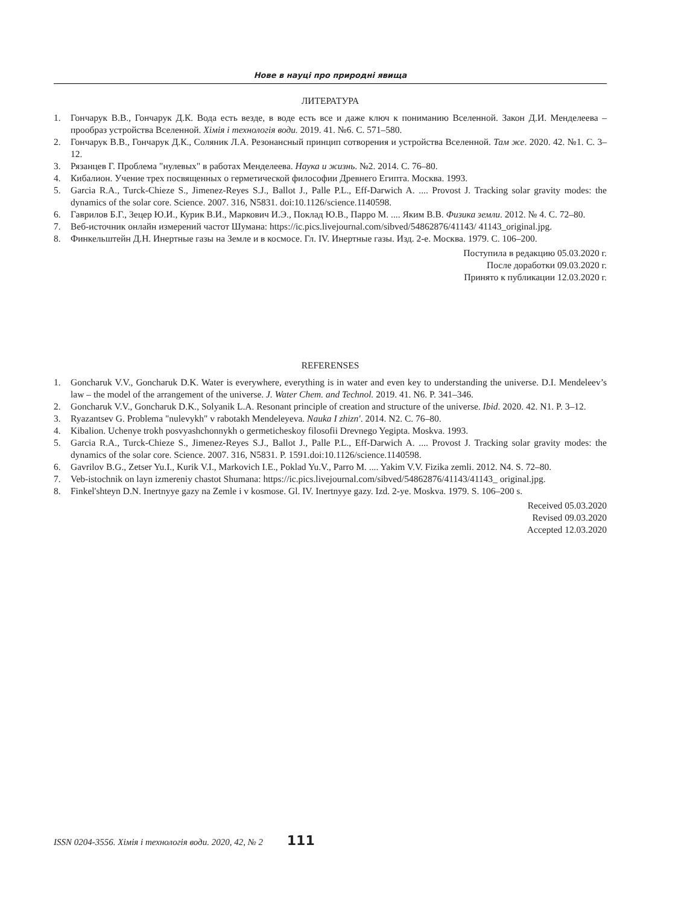Нове в науці про природні явища
ЛИТЕРАТУРА
1. Гончарук В.В., Гончарук Д.К. Вода есть везде, в воде есть все и даже ключ к пониманию Вселенной. Закон Д.И. Менделеева – прообраз устройства Вселенной. Хімія і технологія води. 2019. 41. №6. С. 571–580.
2. Гончарук В.В., Гончарук Д.К., Соляник Л.А. Резонансный принцип сотворения и устройства Вселенной. Там же. 2020. 42. №1. С. 3–12.
3. Рязанцев Г. Проблема "нулевых" в работах Менделеева. Наука и жизнь. №2. 2014. С. 76–80.
4. Кибалион. Учение трех посвященных о герметической философии Древнего Египта. Москва. 1993.
5. Garcia R.A., Turck-Chieze S., Jimenez-Reyes S.J., Ballot J., Palle P.L., Eff-Darwich A. .... Provost J. Tracking solar gravity modes: the dynamics of the solar core. Science. 2007. 316, N5831. doi:10.1126/science.1140598.
6. Гаврилов Б.Г., Зецер Ю.И., Курик В.И., Маркович И.Э., Поклад Ю.В., Парро М. .... Яким В.В. Физика земли. 2012. № 4. С. 72–80.
7. Веб-источник онлайн измерений частот Шумана: https://ic.pics.livejournal.com/sibved/54862876/41143/ 41143_original.jpg.
8. Финкельштейн Д.Н. Инертные газы на Земле и в космосе. Гл. IV. Инертные газы. Изд. 2-е. Москва. 1979. С. 106–200.
Поступила в редакцию 05.03.2020 г.
После доработки 09.03.2020 г.
Принято к публикации 12.03.2020 г.
REFERENSES
1. Goncharuk V.V., Goncharuk D.K. Water is everywhere, everything is in water and even key to understanding the universe. D.I. Mendeleev’s law – the model of the arrangement of the universe. J. Water Chem. and Technol. 2019. 41. N6. P. 341–346.
2. Goncharuk V.V., Goncharuk D.K., Solyanik L.A. Resonant principle of creation and structure of the universe. Ibid. 2020. 42. N1. P. 3–12.
3. Ryazantsev G. Problema "nulevykh" v rabotakh Mendeleyeva. Nauka I zhizn'. 2014. N2. C. 76–80.
4. Kibalion. Uchenye trokh posvyashchonnykh o germeticheskoy filosofii Drevnego Yegipta. Moskva. 1993.
5. Garcia R.A., Turck-Chieze S., Jimenez-Reyes S.J., Ballot J., Palle P.L., Eff-Darwich A. .... Provost J. Tracking solar gravity modes: the dynamics of the solar core. Science. 2007. 316, N5831. P. 1591.doi:10.1126/science.1140598.
6. Gavrilov B.G., Zetser Yu.I., Kurik V.I., Markovich I.E., Poklad Yu.V., Parro M. .... Yakim V.V. Fizika zemli. 2012. N4. S. 72–80.
7. Veb-istochnik on layn izmereniy chastot Shumana: https://ic.pics.livejournal.com/sibved/54862876/41143/41143_ original.jpg.
8. Finkel'shteyn D.N. Inertnyye gazy na Zemle i v kosmose. Gl. IV. Inertnyye gazy. Izd. 2-ye. Moskva. 1979. S. 106–200 s.
Received 05.03.2020
Revised 09.03.2020
Accepted 12.03.2020
ISSN 0204-3556. Хімія і технологія води. 2020, 42, № 2 111